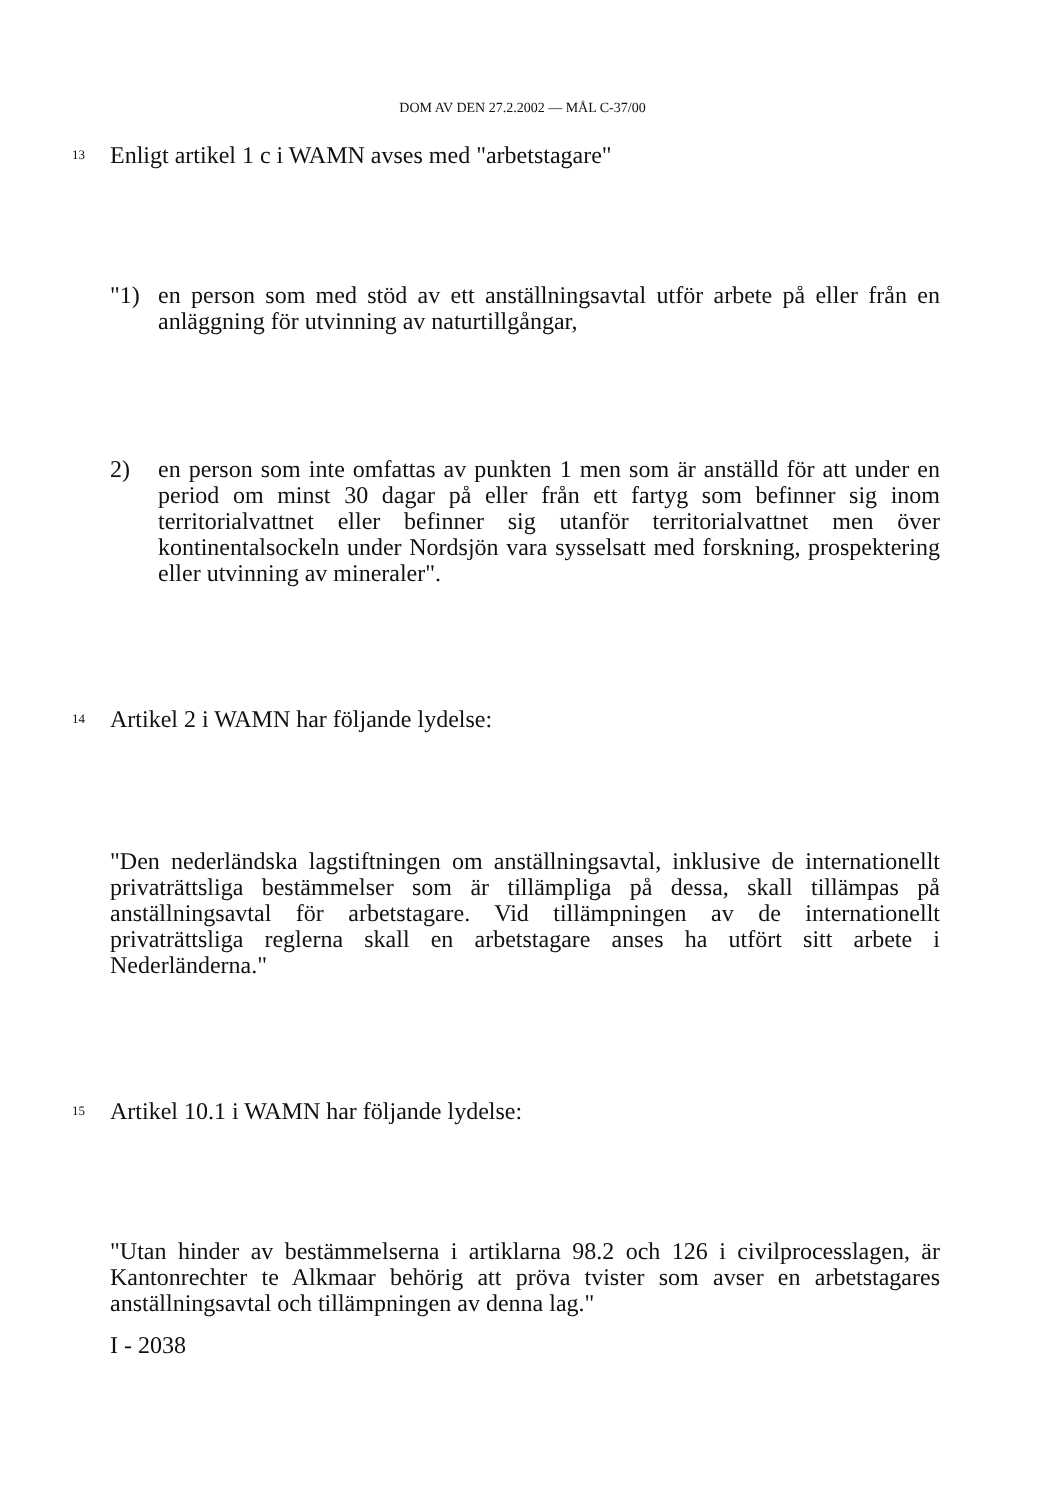DOM AV DEN 27.2.2002 — MÅL C-37/00
13
Enligt artikel 1 c i WAMN avses med "arbetstagare"
"1) en person som med stöd av ett anställningsavtal utför arbete på eller från en anläggning för utvinning av naturtillgångar,
2) en person som inte omfattas av punkten 1 men som är anställd för att under en period om minst 30 dagar på eller från ett fartyg som befinner sig inom territorialvattnet eller befinner sig utanför territorialvattnet men över kontinentalsockeln under Nordsjön vara sysselsatt med forskning, prospektering eller utvinning av mineraler".
14
Artikel 2 i WAMN har följande lydelse:
"Den nederländska lagstiftningen om anställningsavtal, inklusive de internationellt privaträttsliga bestämmelser som är tillämpliga på dessa, skall tillämpas på anställningsavtal för arbetstagare. Vid tillämpningen av de internationellt privaträttsliga reglerna skall en arbetstagare anses ha utfört sitt arbete i Nederländerna."
15
Artikel 10.1 i WAMN har följande lydelse:
"Utan hinder av bestämmelserna i artiklarna 98.2 och 126 i civilprocesslagen, är Kantonrechter te Alkmaar behörig att pröva tvister som avser en arbetstagares anställningsavtal och tillämpningen av denna lag."
I - 2038